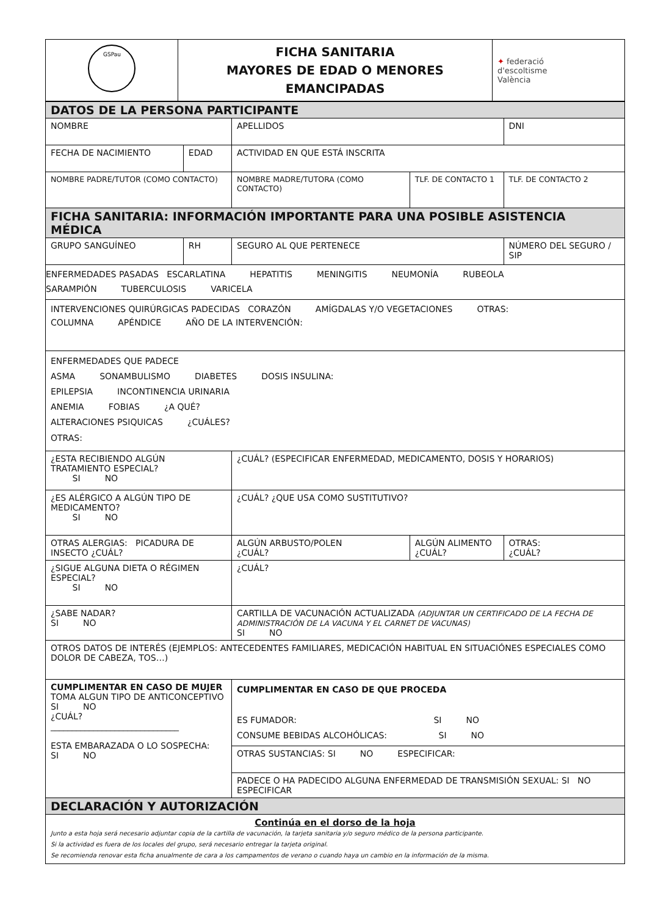| GSPau | FICHA SANITARIA MAYORES DE EDAD O MENORES EMANCIPADAS | ✦ federació d'escoltisme València |
| DATOS DE LA PERSONA PARTICIPANTE | | | | |
| NOMBRE | | APELLIDOS | | DNI |
| FECHA DE NACIMIENTO | EDAD | ACTIVIDAD EN QUE ESTÁ INSCRITA | | |
| NOMBRE PADRE/TUTOR (COMO CONTACTO) | | NOMBRE MADRE/TUTORA (COMO CONTACTO) | TLF. DE CONTACTO 1 | TLF. DE CONTACTO 2 |
| FICHA SANITARIA: INFORMACIÓN IMPORTANTE PARA UNA POSIBLE ASISTENCIA MÉDICA | | | | |
| GRUPO SANGUÍNEO | RH | SEGURO AL QUE PERTENECE | | NÚMERO DEL SEGURO / SIP |
| ENFERMEDADES PASADAS ESCARLATINA HEPATITIS MENINGITIS NEUMONÍA RUBEOLA SARAMPIÓN TUBERCULOSIS VARICELA | | | | |
| INTERVENCIONES QUIRÚRGICAS PADECIDAS CORAZÓN AMÍGDALAS Y/O VEGETACIONES OTRAS: COLUMNA APÉNDICE AÑO DE LA INTERVENCIÓN: | | | | |
| ENFERMEDADES QUE PADECE ASMA SONAMBULISMO DIABETES DOSIS INSULINA: EPILEPSIA INCONTINENCIA URINARIA ANEMIA FOBIAS ¿A QUÉ? ALTERACIONES PSIQUICAS ¿CUÁLES? OTRAS: | | | | |
| ¿ESTA RECIBIENDO ALGÚN TRATAMIENTO ESPECIAL? SI NO | | ¿CUÁL? (ESPECIFICAR ENFERMEDAD, MEDICAMENTO, DOSIS Y HORARIOS) | | |
| ¿ES ALÉRGICO A ALGÚN TIPO DE MEDICAMENTO? SI NO | | ¿CUÁL? ¿QUE USA COMO SUSTITUTIVO? | | |
| OTRAS ALERGIAS: PICADURA DE INSECTO ¿CUÁL? | | ALGÚN ARBUSTO/POLEN ¿CUÁL? | ALGÚN ALIMENTO ¿CUÁL? | OTRAS: ¿CUÁL? |
| ¿SIGUE ALGUNA DIETA O RÉGIMEN ESPECIAL? SI NO | | ¿CUÁL? | | |
| ¿SABE NADAR? SI NO | | CARTILLA DE VACUNACIÓN ACTUALIZADA (ADJUNTAR UN CERTIFICADO DE LA FECHA DE ADMINISTRACIÓN DE LA VACUNA Y EL CARNET DE VACUNAS) SI NO | | |
| OTROS DATOS DE INTERÉS (EJEMPLOS: ANTECEDENTES FAMILIARES, MEDICACIÓN HABITUAL EN SITUACIÓNES ESPECIALES COMO DOLOR DE CABEZA, TOS…) | | | | |
| CUMPLIMENTAR EN CASO DE MUJER TOMA ALGUN TIPO DE ANTICONCEPTIVO SI NO ¿CUÁL? ______________________________ ESTA EMBARAZADA O LO SOSPECHA: SI NO | | CUMPLIMENTAR EN CASO DE QUE PROCEDA ES FUMADOR: SI NO CONSUME BEBIDAS ALCOHÓLICAS: SI NO | | |
| | | OTRAS SUSTANCIAS: SI NO ESPECIFICAR: | | |
| | | PADECE O HA PADECIDO ALGUNA ENFERMEDAD DE TRANSMISIÓN SEXUAL: SI NO ESPECIFICAR | | |
| DECLARACIÓN Y AUTORIZACIÓN | | | | |
| Continúa en el dorso de la hoja Junto a esta hoja será necesario adjuntar copia de la cartilla de vacunación, la tarjeta sanitaria y/o seguro médico de la persona participante. Si la actividad es fuera de los locales del grupo, será necesario entregar la tarjeta original. Se recomienda renovar esta ficha anualmente de cara a los campamentos de verano o cuando haya un cambio en la información de la misma. | | | | |